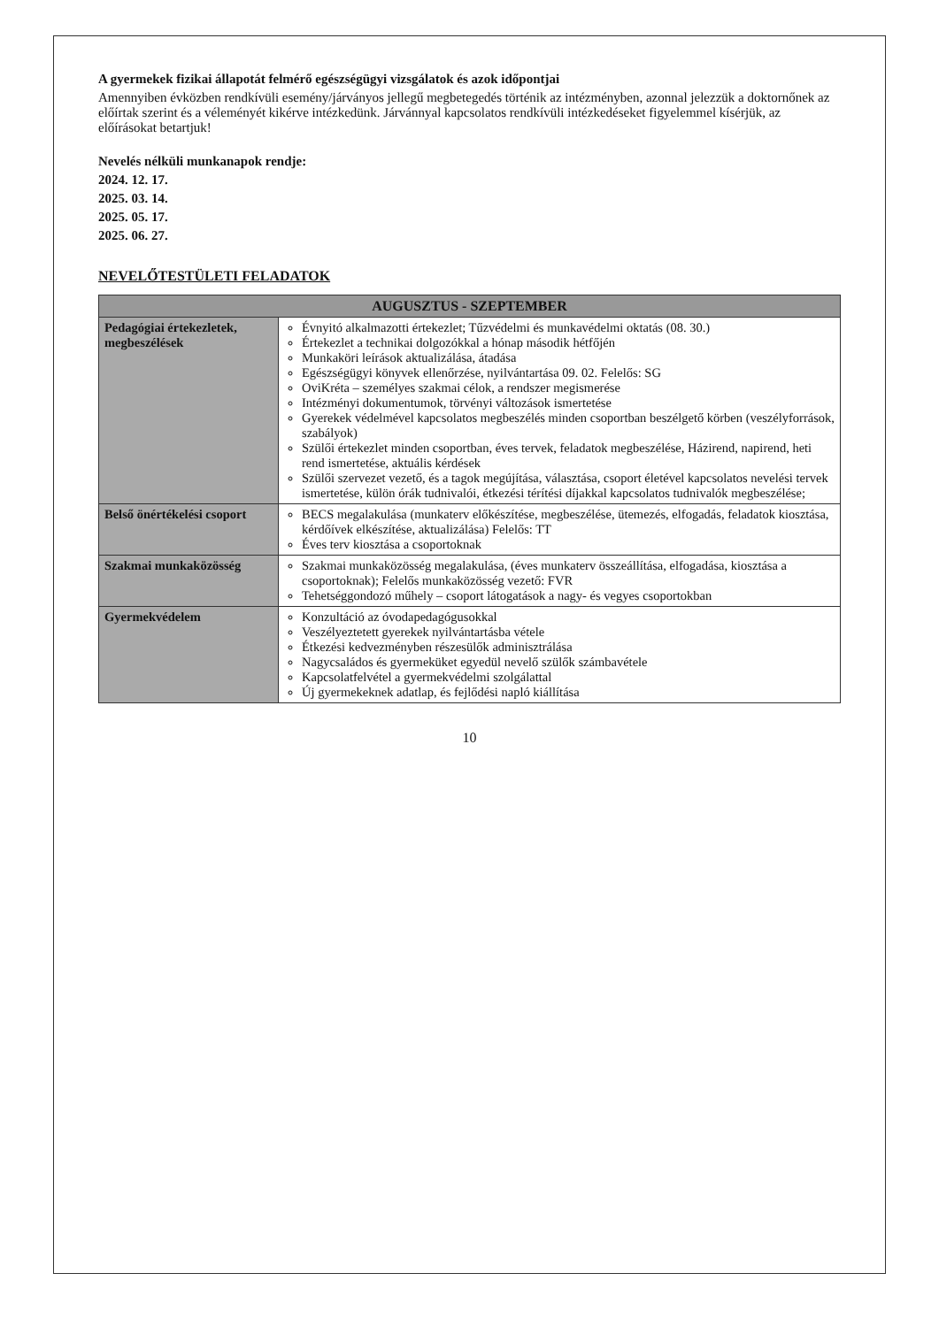A gyermekek fizikai állapotát felmérő egészségügyi vizsgálatok és azok időpontjai
Amennyiben évközben rendkívüli esemény/járványos jellegű megbetegedés történik az intézményben, azonnal jelezzük a doktornőnek az előírtak szerint és a véleményét kikérve intézkedünk. Járvánnyal kapcsolatos rendkívüli intézkedéseket figyelemmel kísérjük, az előírásokat betartjuk!
Nevelés nélküli munkanapok rendje:
2024. 12. 17.
2025. 03. 14.
2025. 05. 17.
2025. 06. 27.
NEVELŐTESTÜLETI FELADATOK
| AUGUSZTUS - SZEPTEMBER | |
| --- | --- |
| Pedagógiai értekezletek, megbeszélések | Évnyitó alkalmazotti értekezlet; Tűzvédelmi és munkavédelmi oktatás (08. 30.) Értekezlet a technikai dolgozókkal a hónap második hétfőjén Munkaköri leírások aktualizálása, átadása Egészségügyi könyvek ellenőrzése, nyilvántartása 09. 02. Felelős: SG OviKréta – személyes szakmai célok, a rendszer megismerése Intézményi dokumentumok, törvényi változások ismertetése Gyerekek védelmével kapcsolatos megbeszélés minden csoportban beszélgető körben (veszélyforrások, szabályok) Szülői értekezlet minden csoportban, éves tervek, feladatok megbeszélése, Házirend, napirend, heti rend ismertetése, aktuális kérdések Szülői szervezet vezető, és a tagok megújítása, választása, csoport életével kapcsolatos nevelési tervek ismertetése, külön órák tudnivalói, étkezési térítési díjakkal kapcsolatos tudnivalók megbeszélése; |
| Belső önértékelési csoport | BECS megalakulása (munkaterv előkészítése, megbeszélése, ütemezés, elfogadás, feladatok kiosztása, kérdőívek elkészítése, aktualizálása) Felelős: TT Éves terv kiosztása a csoportoknak |
| Szakmai munkaközösség | Szakmai munkaközösség megalakulása, (éves munkaterv összeállítása, elfogadása, kiosztása a csoportoknak); Felelős munkaközösség vezető: FVR Tehetséggondozó műhely – csoport látogatások a nagy- és vegyes csoportokban |
| Gyermekvédelem | Konzultáció az óvodapedagógusokkal Veszélyeztetett gyerekek nyilvántartásba vétele Étkezési kedvezményben részesülők adminisztrálása Nagycsaládos és gyermeküket egyedül nevelő szülők számbavétele Kapcsolatfelvétel a gyermekvédelmi szolgálattal Új gyermekeknek adatlap, és fejlődési napló kiállítása |
10